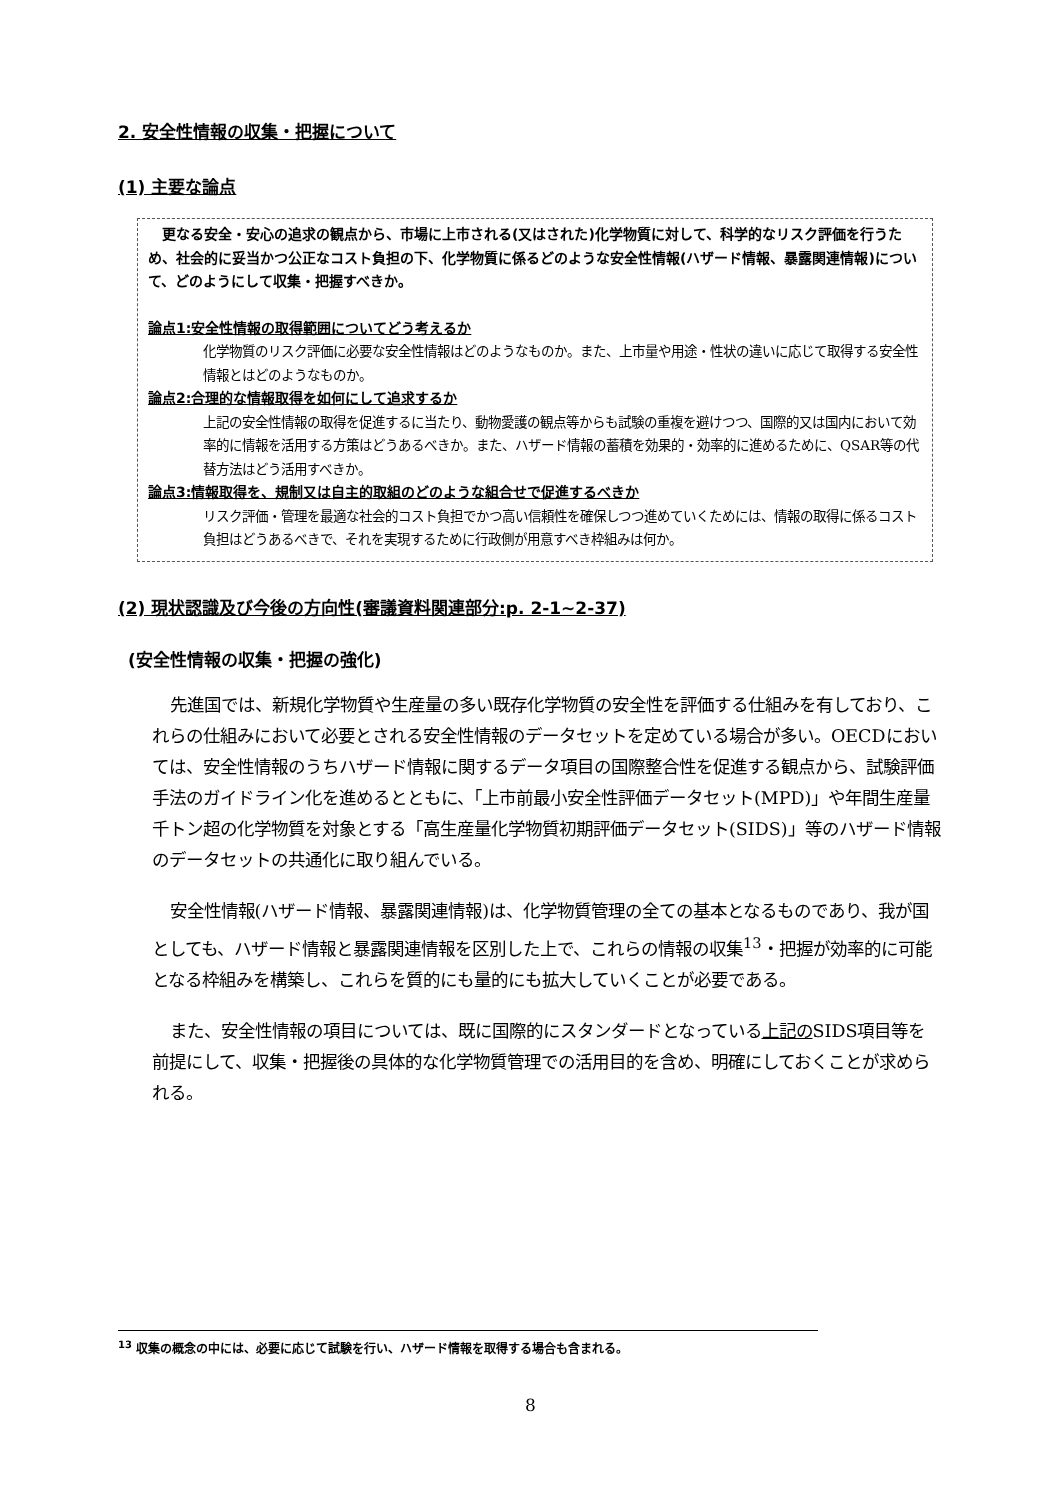2. 安全性情報の収集・把握について
(1) 主要な論点
更なる安全・安心の追求の観点から、市場に上市される(又はされた)化学物質に対して、科学的なリスク評価を行うため、社会的に妥当かつ公正なコスト負担の下、化学物質に係るどのような安全性情報(ハザード情報、暴露関連情報)について、どのようにして収集・把握すべきか。
論点1:安全性情報の取得範囲についてどう考えるか
化学物質のリスク評価に必要な安全性情報はどのようなものか。また、上市量や用途・性状の違いに応じて取得する安全性情報とはどのようなものか。
論点2:合理的な情報取得を如何にして追求するか
上記の安全性情報の取得を促進するに当たり、動物愛護の観点等からも試験の重複を避けつつ、国際的又は国内において効率的に情報を活用する方策はどうあるべきか。また、ハザード情報の蓄積を効果的・効率的に進めるために、QSAR等の代替方法はどう活用すべきか。
論点3:情報取得を、規制又は自主的取組のどのような組合せで促進するべきか
リスク評価・管理を最適な社会的コスト負担でかつ高い信頼性を確保しつつ進めていくためには、情報の取得に係るコスト負担はどうあるべきで、それを実現するために行政側が用意すべき枠組みは何か。
(2) 現状認識及び今後の方向性(審議資料関連部分:p. 2-1~2-37)
(安全性情報の収集・把握の強化)
先進国では、新規化学物質や生産量の多い既存化学物質の安全性を評価する仕組みを有しており、これらの仕組みにおいて必要とされる安全性情報のデータセットを定めている場合が多い。OECDにおいては、安全性情報のうちハザード情報に関するデータ項目の国際整合性を促進する観点から、試験評価手法のガイドライン化を進めるとともに、「上市前最小安全性評価データセット(MPD)」や年間生産量千トン超の化学物質を対象とする「高生産量化学物質初期評価データセット(SIDS)」等のハザード情報のデータセットの共通化に取り組んでいる。
安全性情報(ハザード情報、暴露関連情報)は、化学物質管理の全ての基本となるものであり、我が国としても、ハザード情報と暴露関連情報を区別した上で、これらの情報の収集<sup>13</sup>・把握が効率的に可能となる枠組みを構築し、これらを質的にも量的にも拡大していくことが必要である。
また、安全性情報の項目については、既に国際的にスタンダードとなっている上記のSIDS項目等を前提にして、収集・把握後の具体的な化学物質管理での活用目的を含め、明確にしておくことが求められる。
<sup>13</sup> 収集の概念の中には、必要に応じて試験を行い、ハザード情報を取得する場合も含まれる。
8